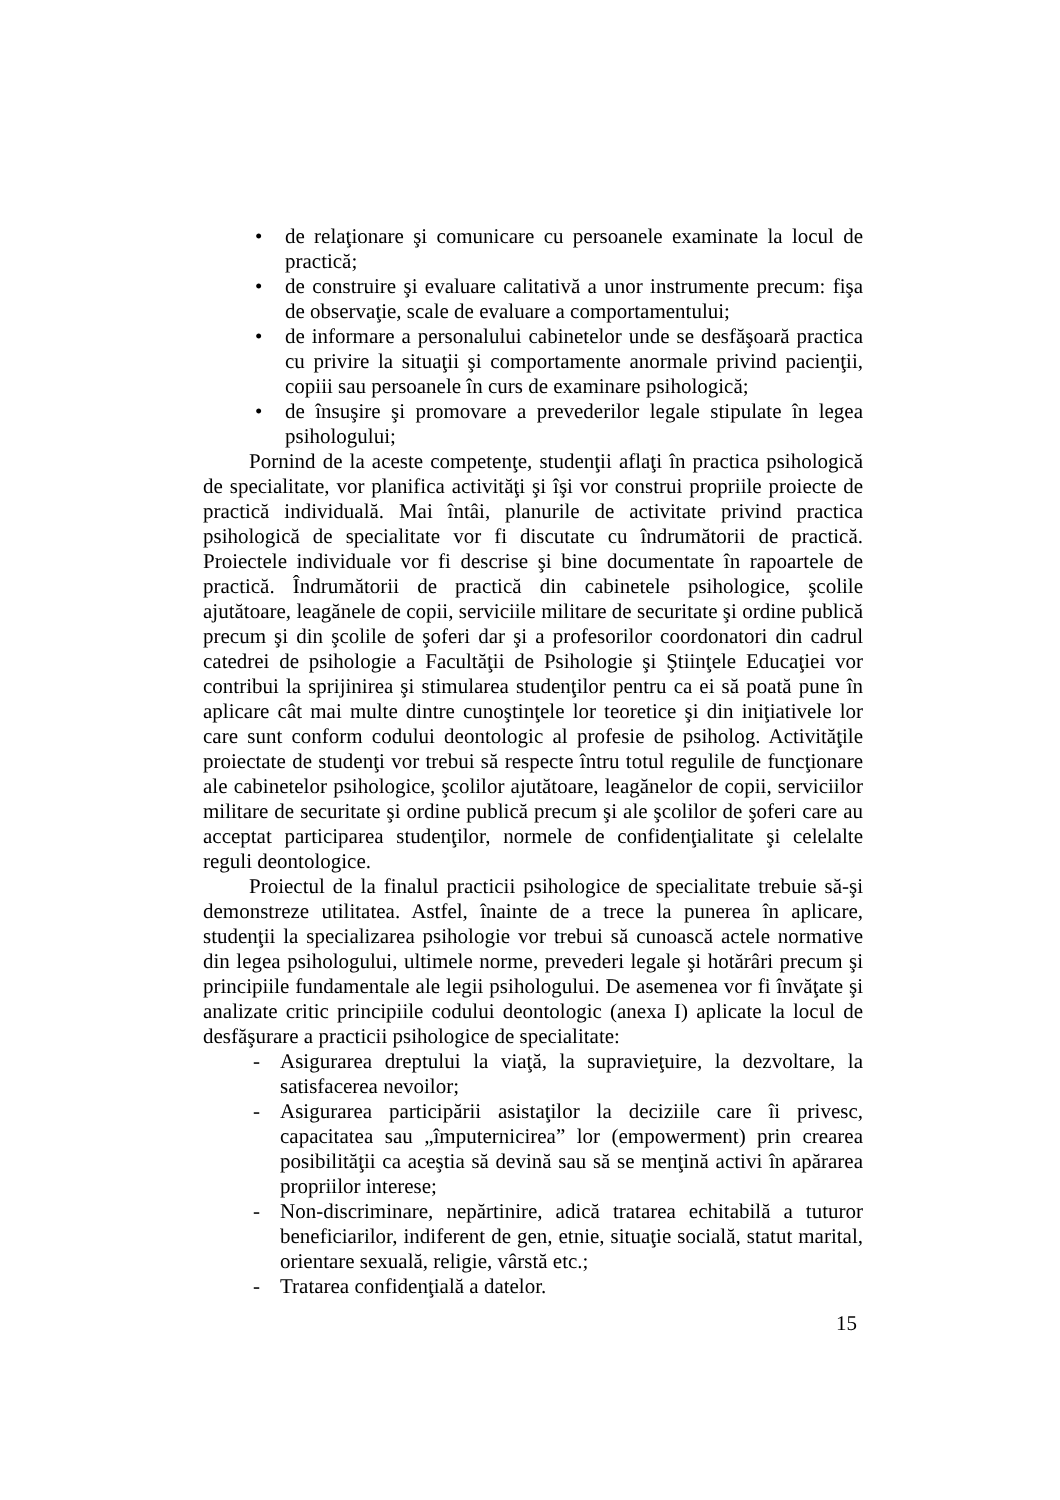• de relaţionare şi comunicare cu persoanele examinate la locul de practică;
• de construire şi evaluare calitativă a unor instrumente precum: fişa de observaţie, scale de evaluare a comportamentului;
• de informare a personalului cabinetelor unde se desfăşoară practica cu privire la situaţii şi comportamente anormale privind pacienţii, copiii sau persoanele în curs de examinare psihologică;
• de însuşire şi promovare a prevederilor legale stipulate în legea psihologului;
Pornind de la aceste competenţe, studenţii aflaţi în practica psihologică de specialitate, vor planifica activităţi şi îşi vor construi propriile proiecte de practică individuală. Mai întâi, planurile de activitate privind practica psihologică de specialitate vor fi discutate cu îndrumătorii de practică. Proiectele individuale vor fi descrise şi bine documentate în rapoartele de practică. Îndrumătorii de practică din cabinetele psihologice, şcolile ajutătoare, leagănele de copii, serviciile militare de securitate şi ordine publică precum şi din şcolile de şoferi dar şi a profesorilor coordonatori din cadrul catedrei de psihologie a Facultăţii de Psihologie şi Ştiinţele Educaţiei vor contribui la sprijinirea şi stimularea studenţilor pentru ca ei să poată pune în aplicare cât mai multe dintre cunoştinţele lor teoretice şi din iniţiativele lor care sunt conform codului deontologic al profesie de psiholog. Activităţile proiectate de studenţi vor trebui să respecte întru totul regulile de funcţionare ale cabinetelor psihologice, şcolilor ajutătoare, leagănelor de copii, serviciilor militare de securitate şi ordine publică precum şi ale şcolilor de şoferi care au acceptat participarea studenţilor, normele de confidenţialitate şi celelalte reguli deontologice.
Proiectul de la finalul practicii psihologice de specialitate trebuie să-şi demonstreze utilitatea. Astfel, înainte de a trece la punerea în aplicare, studenţii la specializarea psihologie vor trebui să cunoască actele normative din legea psihologului, ultimele norme, prevederi legale şi hotărâri precum şi principiile fundamentale ale legii psihologului. De asemenea vor fi învăţate şi analizate critic principiile codului deontologic (anexa I) aplicate la locul de desfăşurare a practicii psihologice de specialitate:
- Asigurarea dreptului la viaţă, la supravieţuire, la dezvoltare, la satisfacerea nevoilor;
- Asigurarea participării asistaţilor la deciziile care îi privesc, capacitatea sau „împuternicirea” lor (empowerment) prin crearea posibilităţii ca aceştia să devină sau să se menţină activi în apărarea propriilor interese;
- Non-discriminare, nepărtinire, adică tratarea echitabilă a tuturor beneficiarilor, indiferent de gen, etnie, situaţie socială, statut marital, orientare sexuală, religie, vârstă etc.;
- Tratarea confidenţială a datelor.
15